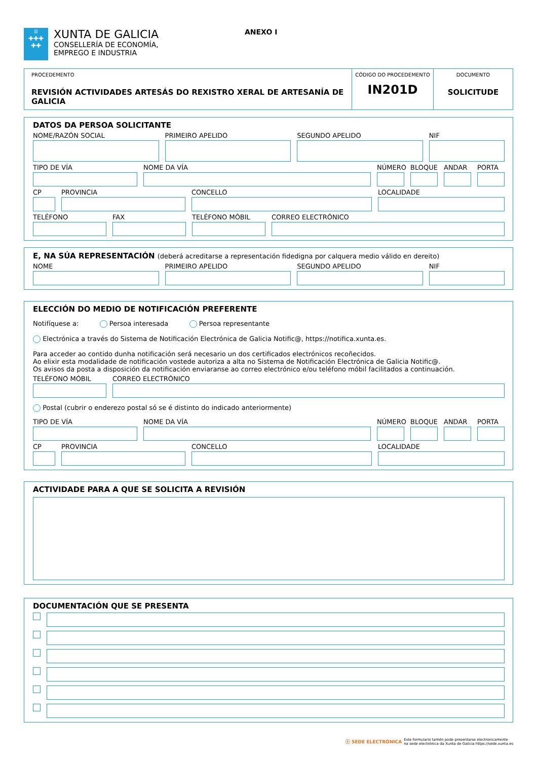♕
✚✚✚
✚✚
XUNTA DE GALICIA
CONSELLERÍA DE ECONOMÍA,
EMPREGO E INDUSTRIA
ANEXO I
PROCEDEMENTO
REVISIÓN ACTIVIDADES ARTESÁS DO REXISTRO XERAL DE ARTESANÍA DE GALICIA
CÓDIGO DO PROCEDEMENTO
IN201D
DOCUMENTO
SOLICITUDE
DATOS DA PERSOA SOLICITANTE
NOME/RAZÓN SOCIAL PRIMEIRO APELIDO SEGUNDO APELIDO NIF
TIPO DE VÍA NOME DA VÍA NÚMERO
BLOQUE
ANDAR PORTA
CP PROVINCIA CONCELLO LOCALIDADE
TELÉFONO FAX TELÉFONO MÓBIL CORREO ELECTRÓNICO
E, NA SÚA REPRESENTACIÓN (deberá acreditarse a representación fidedigna por calquera medio válido en dereito)
NOME PRIMEIRO APELIDO SEGUNDO APELIDO NIF
ELECCIÓN DO MEDIO DE NOTIFICACIÓN PREFERENTE
Notifíquese a: Persoa interesada Persoa representante
Electrónica a través do Sistema de Notificación Electrónica de Galicia Notific@, https://notifica.xunta.es.
Para acceder ao contido dunha notificación será necesario un dos certificados electrónicos recoñecidos.
Ao elixir esta modalidade de notificación vostede autoriza a alta no Sistema de Notificación Electrónica de Galicia Notific@.
Os avisos da posta a disposición da notificación enviaranse ao correo electrónico e/ou teléfono móbil facilitados a continuación.
TELÉFONO MÓBIL CORREO ELECTRÓNICO
Postal (cubrir o enderezo postal só se é distinto do indicado anteriormente)
TIPO DE VÍA NOME DA VÍA NÚMERO
BLOQUE
ANDAR PORTA
CP PROVINCIA CONCELLO LOCALIDADE
ACTIVIDADE PARA A QUE SE SOLICITA A REVISIÓN
DOCUMENTACIÓN QUE SE PRESENTA
ⓔ SEDE ELECTRÓNICA Este formulario tamén pode presentarse electronicamente
na sede electrónica da Xunta de Galicia https://sede.xunta.es